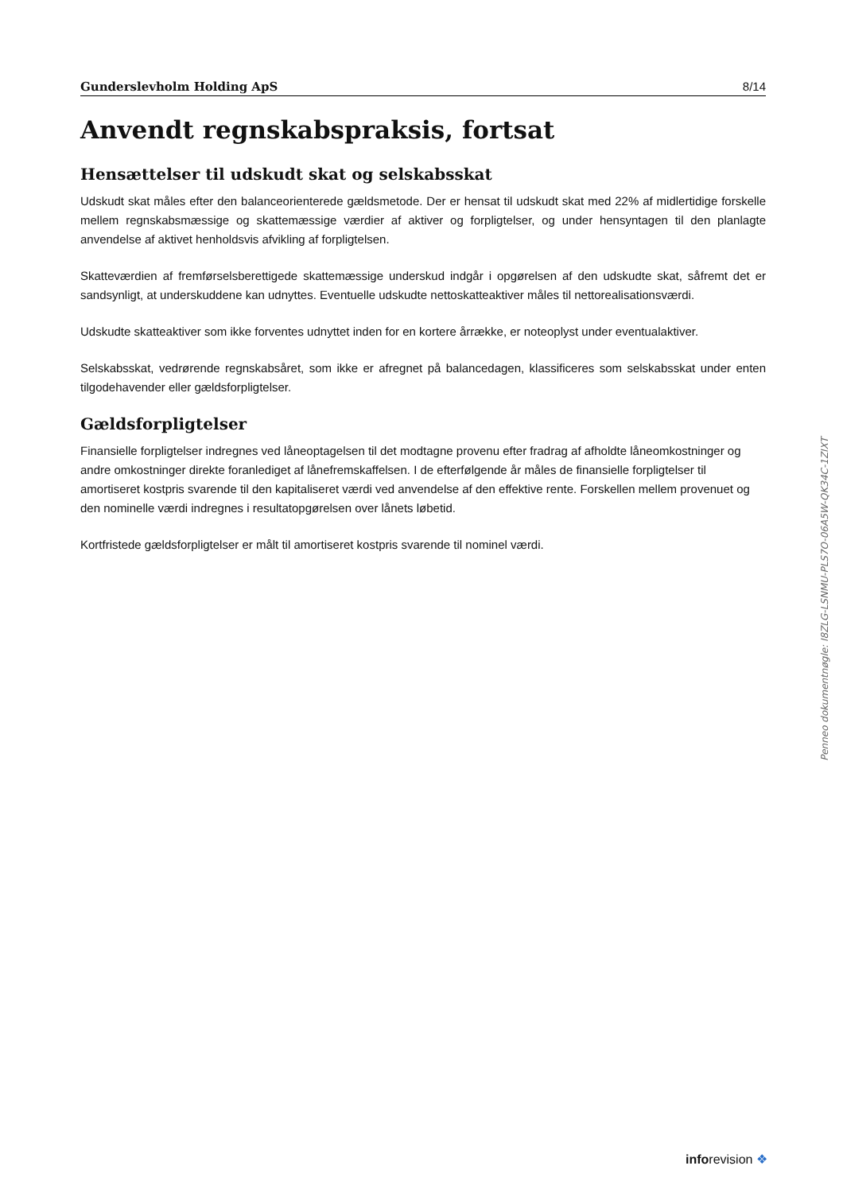Gunderslevholm Holding ApS 8/14
Anvendt regnskabspraksis, fortsat
Hensættelser til udskudt skat og selskabsskat
Udskudt skat måles efter den balanceorienterede gældsmetode. Der er hensat til udskudt skat med 22% af midlertidige forskelle mellem regnskabsmæssige og skattemæssige værdier af aktiver og forpligtelser, og under hensyntagen til den planlagte anvendelse af aktivet henholdsvis afvikling af forpligtelsen.
Skatteværdien af fremførselsberettigede skattemæssige underskud indgår i opgørelsen af den udskudte skat, såfremt det er sandsynligt, at underskuddene kan udnyttes. Eventuelle udskudte nettoskatteaktiver måles til nettorealisationsværdi.
Udskudte skatteaktiver som ikke forventes udnyttet inden for en kortere årrække, er noteoplyst under eventualaktiver.
Selskabsskat, vedrørende regnskabsåret, som ikke er afregnet på balancedagen, klassificeres som selskabsskat under enten tilgodehavender eller gældsforpligtelser.
Gældsforpligtelser
Finansielle forpligtelser indregnes ved låneoptagelsen til det modtagne provenu efter fradrag af afholdte låneomkostninger og andre omkostninger direkte foranlediget af lånefremskaffelsen. I de efterfølgende år måles de finansielle forpligtelser til amortiseret kostpris svarende til den kapitaliseret værdi ved anvendelse af den effektive rente. Forskellen mellem provenuet og den nominelle værdi indregnes i resultatopgørelsen over lånets løbetid.
Kortfristede gældsforpligtelser er målt til amortiseret kostpris svarende til nominel værdi.
Penneo dokumentnøgle: I8ZLG-LSNMU-PLS7O-06A5W-QK34C-1ZIXT
inforevision ❖